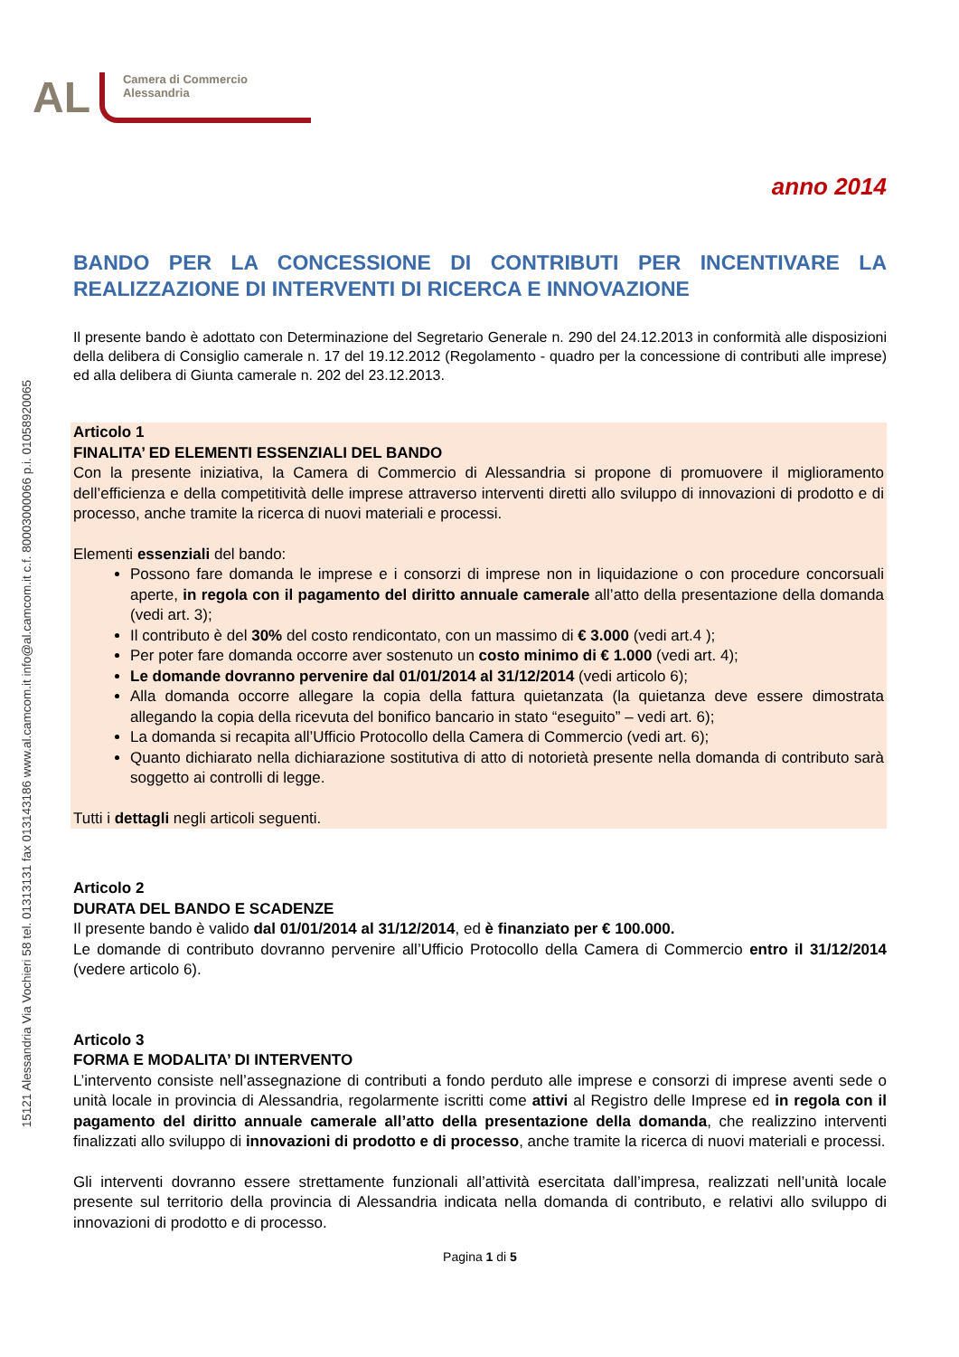15121 Alessandria Via Vochieri 58 tel. 01313131 fax 013143186 www.al.camcom.it info@al.camcom.it c.f. 80003000066 p.i. 01058920065
AL
Camera di Commercio
Alessandria
anno 2014
BANDO PER LA CONCESSIONE DI CONTRIBUTI PER INCENTIVARE LA REALIZZAZIONE DI INTERVENTI DI RICERCA E INNOVAZIONE
Il presente bando è adottato con Determinazione del Segretario Generale n. 290 del 24.12.2013 in conformità alle disposizioni della delibera di Consiglio camerale n. 17 del 19.12.2012 (Regolamento - quadro per la concessione di contributi alle imprese) ed alla delibera di Giunta camerale n. 202 del 23.12.2013.
Articolo 1
FINALITA’ ED ELEMENTI ESSENZIALI DEL BANDO
Con la presente iniziativa, la Camera di Commercio di Alessandria si propone di promuovere il miglioramento dell’efficienza e della competitività delle imprese attraverso interventi diretti allo sviluppo di innovazioni di prodotto e di processo, anche tramite la ricerca di nuovi materiali e processi.
Elementi essenziali del bando:
Possono fare domanda le imprese e i consorzi di imprese non in liquidazione o con procedure concorsuali aperte, in regola con il pagamento del diritto annuale camerale all’atto della presentazione della domanda (vedi art. 3);
Il contributo è del 30% del costo rendicontato, con un massimo di € 3.000 (vedi art.4 );
Per poter fare domanda occorre aver sostenuto un costo minimo di € 1.000 (vedi art. 4);
Le domande dovranno pervenire dal 01/01/2014 al 31/12/2014 (vedi articolo 6);
Alla domanda occorre allegare la copia della fattura quietanzata (la quietanza deve essere dimostrata allegando la copia della ricevuta del bonifico bancario in stato “eseguito” – vedi art. 6);
La domanda si recapita all’Ufficio Protocollo della Camera di Commercio (vedi art. 6);
Quanto dichiarato nella dichiarazione sostitutiva di atto di notorietà presente nella domanda di contributo sarà soggetto ai controlli di legge.
Tutti i dettagli negli articoli seguenti.
Articolo 2
DURATA DEL BANDO E SCADENZE
Il presente bando è valido dal 01/01/2014 al 31/12/2014, ed è finanziato per € 100.000.
Le domande di contributo dovranno pervenire all’Ufficio Protocollo della Camera di Commercio entro il 31/12/2014 (vedere articolo 6).
Articolo 3
FORMA E MODALITA’ DI INTERVENTO
L’intervento consiste nell’assegnazione di contributi a fondo perduto alle imprese e consorzi di imprese aventi sede o unità locale in provincia di Alessandria, regolarmente iscritti come attivi al Registro delle Imprese ed in regola con il pagamento del diritto annuale camerale all’atto della presentazione della domanda, che realizzino interventi finalizzati allo sviluppo di innovazioni di prodotto e di processo, anche tramite la ricerca di nuovi materiali e processi.
Gli interventi dovranno essere strettamente funzionali all’attività esercitata dall’impresa, realizzati nell’unità locale presente sul territorio della provincia di Alessandria indicata nella domanda di contributo, e relativi allo sviluppo di innovazioni di prodotto e di processo.
Pagina 1 di 5